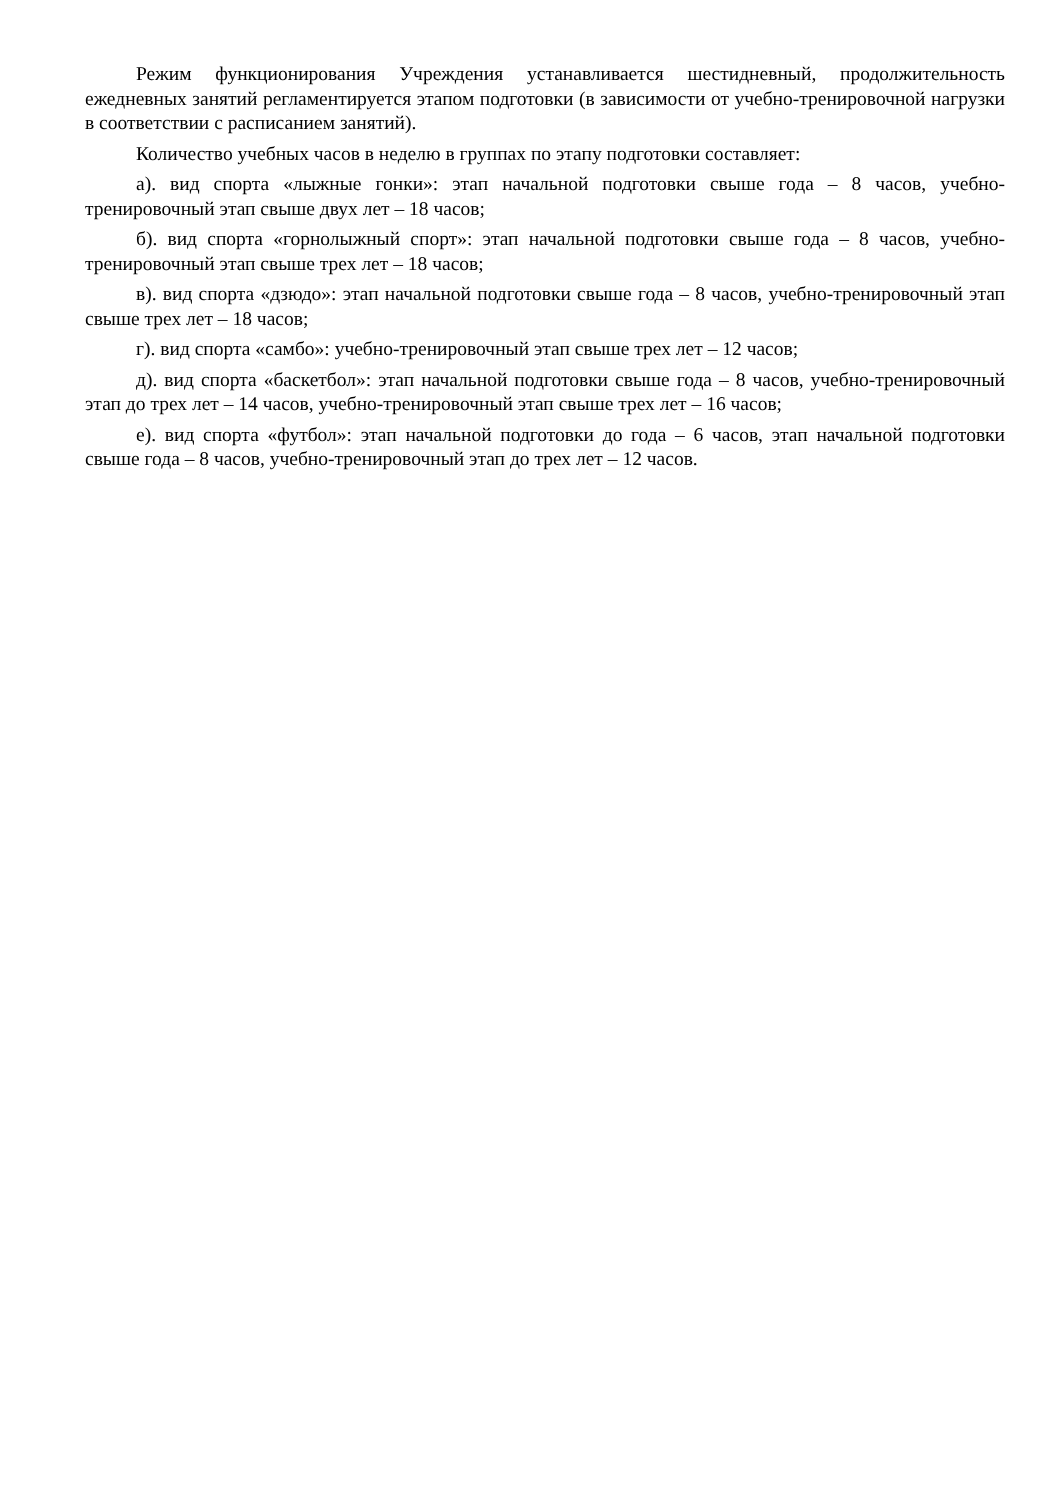Режим функционирования Учреждения устанавливается шестидневный, продолжительность ежедневных занятий регламентируется этапом подготовки (в зависимости от учебно-тренировочной нагрузки в соответствии с расписанием занятий).
Количество учебных часов в неделю в группах по этапу подготовки составляет:
а). вид спорта «лыжные гонки»: этап начальной подготовки свыше года – 8 часов, учебно-тренировочный этап свыше двух лет – 18 часов;
б). вид спорта «горнолыжный спорт»: этап начальной подготовки свыше года – 8 часов, учебно-тренировочный этап свыше трех лет – 18 часов;
в). вид спорта «дзюдо»: этап начальной подготовки свыше года – 8 часов, учебно-тренировочный этап свыше трех лет – 18 часов;
г). вид спорта «самбо»: учебно-тренировочный этап свыше трех лет – 12 часов;
д). вид спорта «баскетбол»: этап начальной подготовки свыше года – 8 часов, учебно-тренировочный этап до трех лет – 14 часов, учебно-тренировочный этап свыше трех лет – 16 часов;
е). вид спорта «футбол»: этап начальной подготовки до года – 6 часов, этап начальной подготовки свыше года – 8 часов, учебно-тренировочный этап до трех лет – 12 часов.